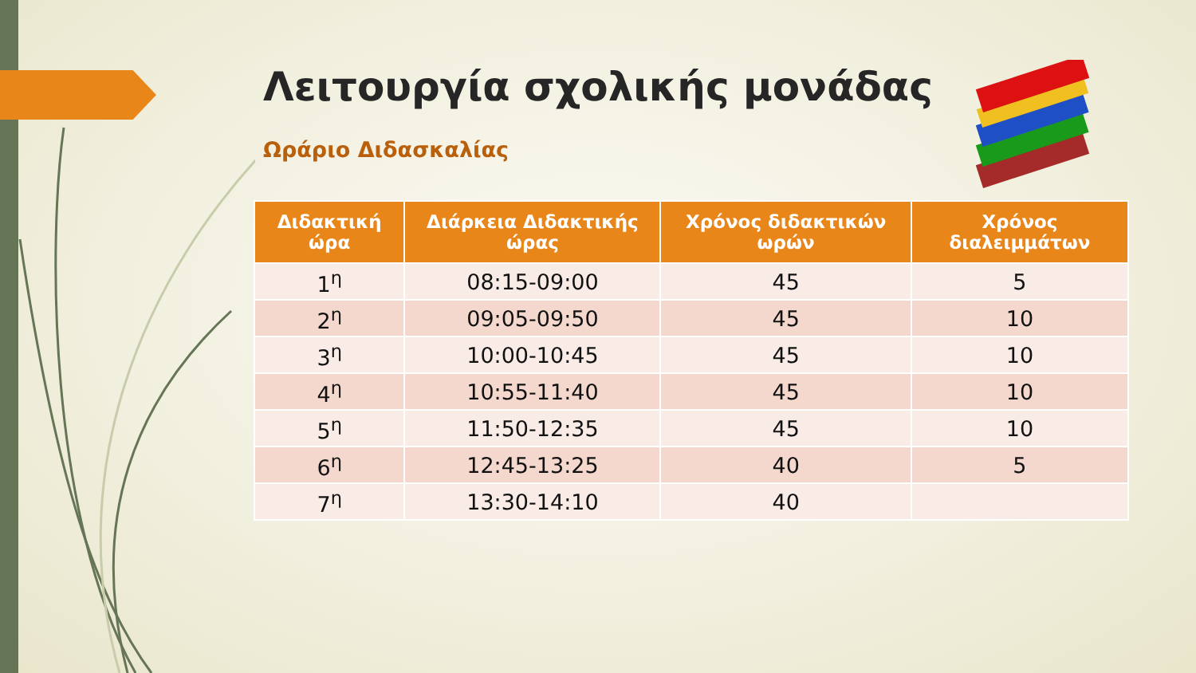Λειτουργία σχολικής μονάδας
Ωράριο Διδασκαλίας
| Διδακτική ώρα | Διάρκεια Διδακτικής ώρας | Χρόνος διδακτικών ωρών | Χρόνος διαλειμμάτων |
| --- | --- | --- | --- |
| 1<sup>η</sup> | 08:15-09:00 | 45 | 5 |
| 2<sup>η</sup> | 09:05-09:50 | 45 | 10 |
| 3<sup>η</sup> | 10:00-10:45 | 45 | 10 |
| 4<sup>η</sup> | 10:55-11:40 | 45 | 10 |
| 5<sup>η</sup> | 11:50-12:35 | 45 | 10 |
| 6<sup>η</sup> | 12:45-13:25 | 40 | 5 |
| 7<sup>η</sup> | 13:30-14:10 | 40 | |